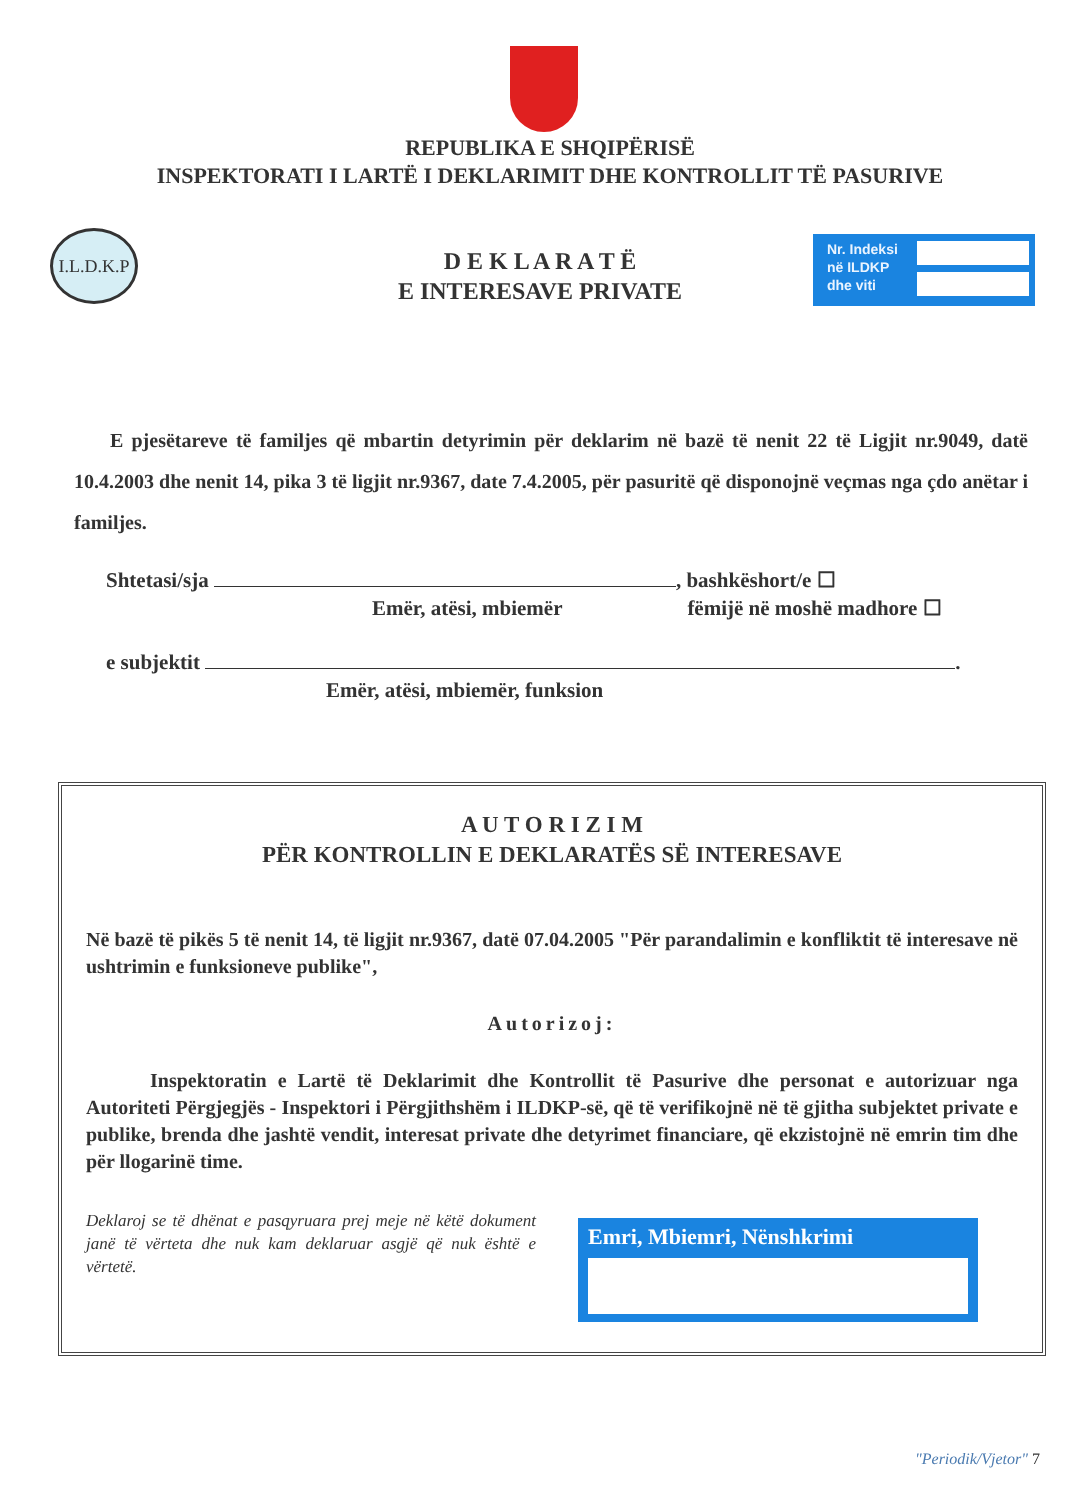REPUBLIKA E SHQIPËRISË
INSPEKTORATI I LARTË I DEKLARIMIT DHE KONTROLLIT TË PASURIVE
I.L.D.K.P
D E K L A R A T Ë
E INTERESAVE PRIVATE
Nr. Indeksi
në ILDKP
dhe viti
E pjesëtareve të familjes që mbartin detyrimin për deklarim në bazë të nenit 22 të Ligjit nr.9049, datë 10.4.2003 dhe nenit 14, pika 3 të ligjit nr.9367, date 7.4.2005, për pasuritë që disponojnë veçmas nga çdo anëtar i familjes.
Shtetasi/sja , bashkëshort/e ☐
Emër, atësi, mbiemër fëmijë në moshë madhore ☐
e subjektit .
Emër, atësi, mbiemër, funksion
A U T O R I Z I M
PËR KONTROLLIN E DEKLARATËS SË INTERESAVE
Në bazë të pikës 5 të nenit 14, të ligjit nr.9367, datë 07.04.2005 "Për parandalimin e konfliktit të interesave në ushtrimin e funksioneve publike",
Autorizoj:
Inspektoratin e Lartë të Deklarimit dhe Kontrollit të Pasurive dhe personat e autorizuar nga Autoriteti Përgjegjës - Inspektori i Përgjithshëm i ILDKP-së, që të verifikojnë në të gjitha subjektet private e publike, brenda dhe jashtë vendit, interesat private dhe detyrimet financiare, që ekzistojnë në emrin tim dhe për llogarinë time.
Deklaroj se të dhënat e pasqyruara prej meje në këtë dokument janë të vërteta dhe nuk kam deklaruar asgjë që nuk është e vërtetë.
Emri, Mbiemri, Nënshkrimi
"Periodik/Vjetor" 7